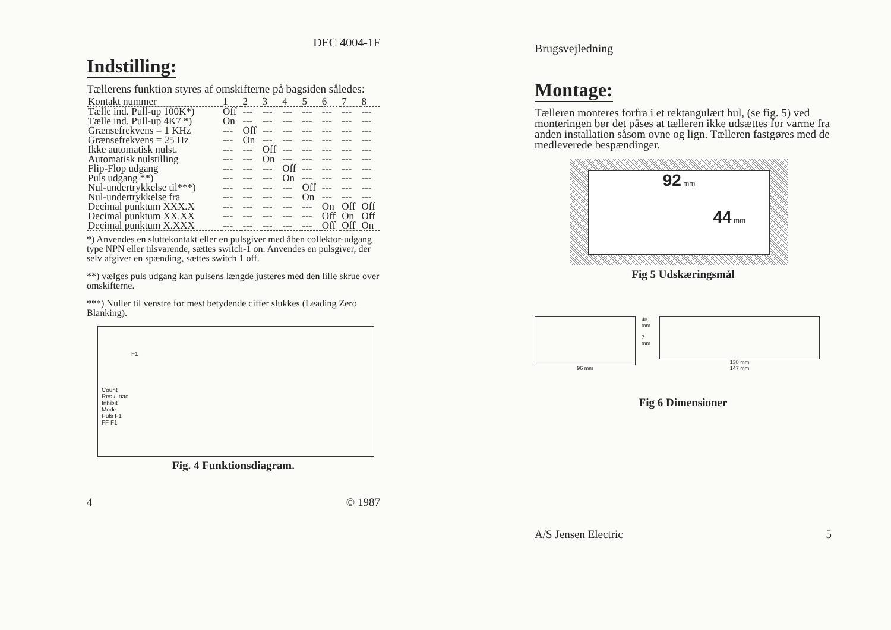DEC 4004-1F
Indstilling:
Tællerens funktion styres af omskifterne på bagsiden således:
| Kontakt nummer | 1 | 2 | 3 | 4 | 5 | 6 | 7 | 8 |
| --- | --- | --- | --- | --- | --- | --- | --- | --- |
| Tælle ind. Pull-up 100K*) | Off | --- | --- | --- | --- | --- | --- | --- |
| Tælle ind. Pull-up 4K7 *) | On | --- | --- | --- | --- | --- | --- | --- |
| Grænsefrekvens = 1 KHz | --- | Off | --- | --- | --- | --- | --- | --- |
| Grænsefrekvens = 25 Hz | --- | On | --- | --- | --- | --- | --- | --- |
| Ikke automatisk nulst. | --- | --- | Off | --- | --- | --- | --- | --- |
| Automatisk nulstilling | --- | --- | On | --- | --- | --- | --- | --- |
| Flip-Flop udgang | --- | --- | --- | Off | --- | --- | --- | --- |
| Puls udgang **) | --- | --- | --- | On | --- | --- | --- | --- |
| Nul-undertrykkelse til***) | --- | --- | --- | --- | Off | --- | --- | --- |
| Nul-undertrykkelse fra | --- | --- | --- | --- | On | --- | --- | --- |
| Decimal punktum XXX.X | --- | --- | --- | --- | --- | On | Off | Off |
| Decimal punktum XX.XX | --- | --- | --- | --- | --- | Off | On | Off |
| Decimal punktum X.XXX | --- | --- | --- | --- | --- | Off | Off | On |
*) Anvendes en sluttekontakt eller en pulsgiver med åben collektor-udgang type NPN eller tilsvarende, sættes switch-1 on. Anvendes en pulsgiver, der selv afgiver en spænding, sættes switch 1 off.
**) vælges puls udgang kan pulsens længde justeres med den lille skrue over omskifterne.
***) Nuller til venstre for mest betydende ciffer slukkes (Leading Zero Blanking).
F1
Count
Res./Load
Inhibit
Mode
Puls F1
FF F1
Fig. 4 Funktionsdiagram.
4 © 1987
Brugsvejledning
Montage:
Tælleren monteres forfra i et rektangulært hul, (se fig. 5) ved monteringen bør det påses at tælleren ikke udsættes for varme fra anden installation såsom ovne og lign. Tælleren fastgøres med de medleverede bespændinger.
92 mm
44 mm
Fig 5 Udskæringsmål
96 mm 48 mm
7 mm
138 mm
147 mm
Fig 6 Dimensioner
A/S Jensen Electric 5